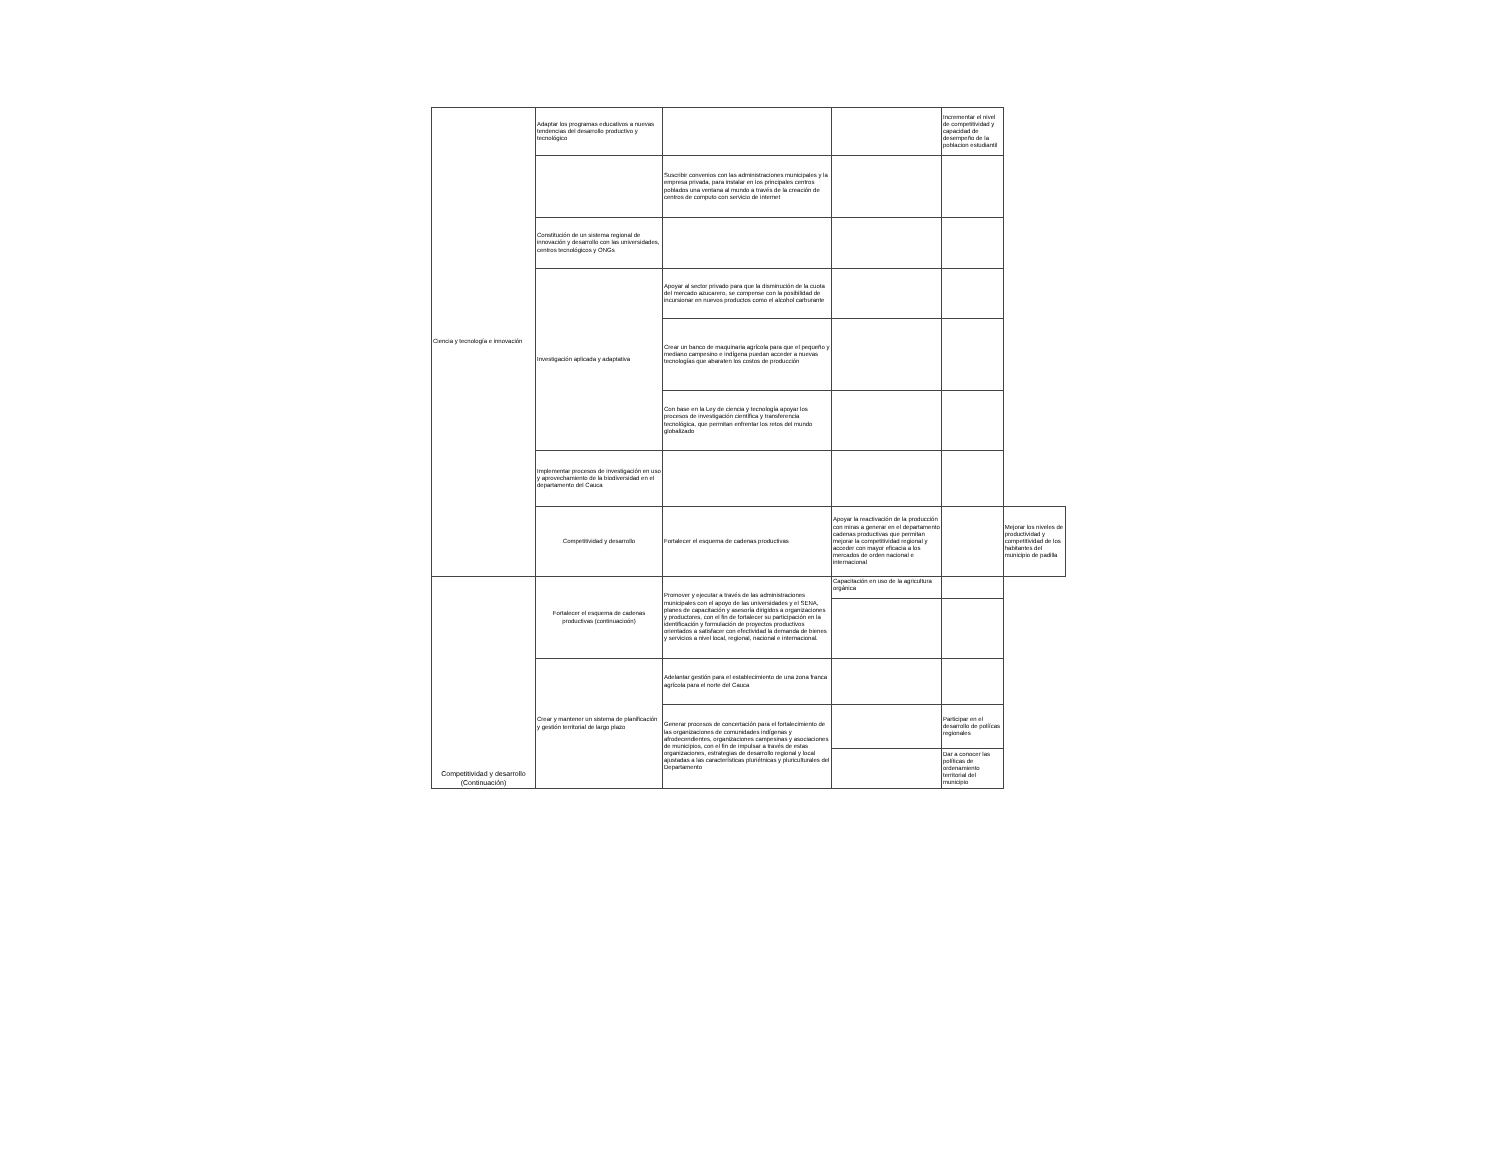| Ciencia y tecnología e innovación | Adaptar los programas educativos a nuevas tendencias del desarrollo productivo y tecnológico | | | Incrementar el nivel de competitividad y capacidad de desempeño de la poblacion estudiantil | |
| | | Suscribir convenios con las administraciones municipales y la empresa privada, para instalar en los principales centros poblados una ventana al mundo a través de la creación de centros de computo con servicio de internet | | | |
| | Constitución de un sistema regional de innovación y desarrollo con las universidades, centros tecnológicos y ONGs | | | | |
| | Investigación aplicada y adaptativa | Apoyar al sector privado para que la disminución de la cuota del mercado azucarero, se compense con la posibilidad de incursionar en nuevos productos como el alcohol carburante | | | |
| | | Crear un banco de maquinaria agrícola para que el pequeño y mediano campesino e indígena puedan acceder a nuevas tecnologías que abaraten los costos de producción | | | |
| | | Con base en la Ley de ciencia y tecnología apoyar los procesos de investigación científica y transferencia tecnológica, que permitan enfrentar los retos del mundo globalizado | | | |
| | Implementar procesos de investigación en uso y aprovechamiento de la biodiversidad en el departamento del Cauca | | | | |
| | Competitividad y desarrollo | Fortalecer el esquema de cadenas productivas | Apoyar la reactivación de la producción con miras a generar en el departamento cadenas productivas que permitan mejorar la competitividad regional y acceder con mayor eficacia a los mercados de orden nacional e internacional | | Mejorar los niveles de productividad y competitividad de los habitantes del municipio de padilla |
| Competitividad y desarrollo (Continuación) | Fortalecer el esquema de cadenas productivas (continuacioón) | Promover y ejecutar a través de las administraciones municipales con el apoyo de las universidades y el SENA, planes de capacitación y asesoría dirigidos a organizaciones y productores, con el fin de fortalecer su participación en la identificación y formulación de proyectos productivos orientados a satisfacer con efectividad la demanda de bienes y servicios a nivel local, regional, nacional e internacional. | Capacitación en uso de la agricultura orgánica | | |
| | Crear y mantener un sistema de planificación y gestión territorial de largo plazo | Adelantar gestión para el establecimiento de una zona franca agrícola para el norte del Cauca | | | |
| | | Generar procesos de concertación para el fortalecimiento de las organizaciones de comunidades indígenas y afrodecendientes, organizaciones campesinas y asociaciones de municipios, con el fin de impulsar a través de estas organizaciones, estrategias de desarrollo regional y local ajustadas a las características pluriétnicas y pluriculturales del Departamento | | Participar en el desarrollo de políícas regionales | |
| | | | | Dar a conocer las políticas de ordenamiento territorial del municipio | |